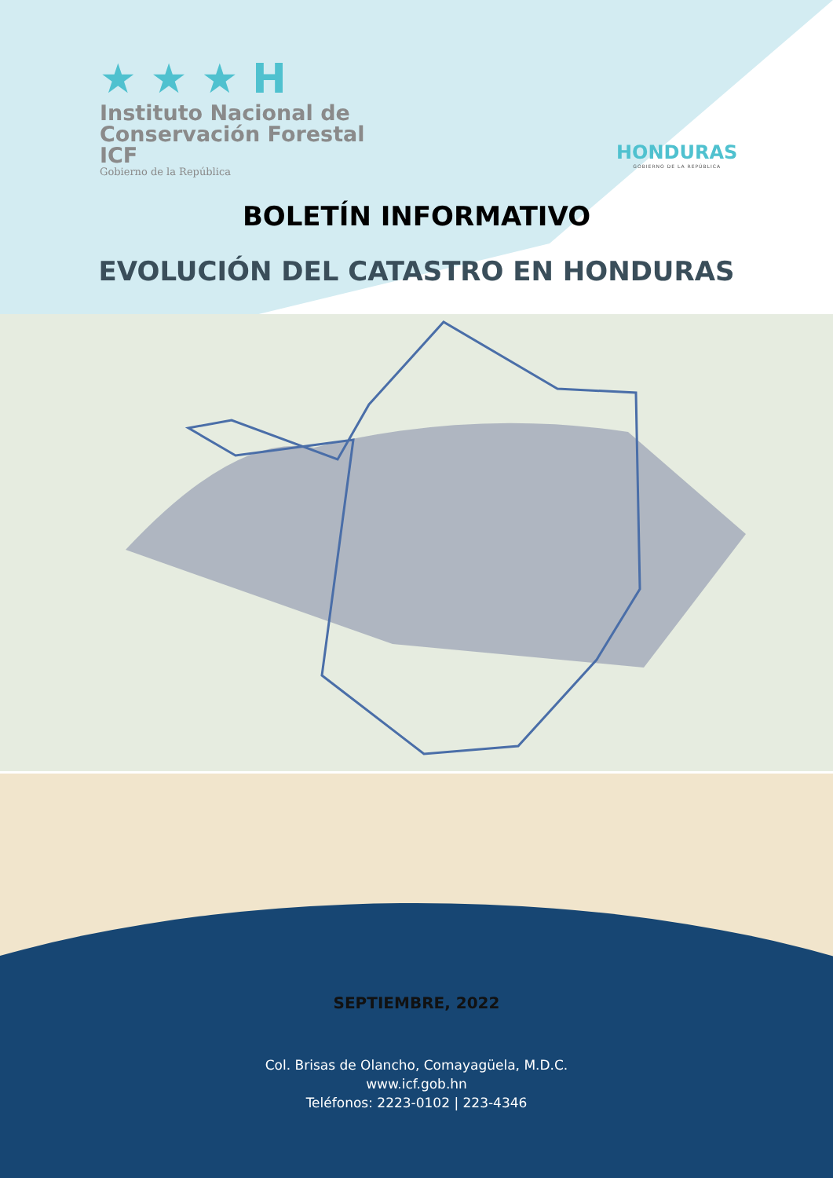★ ★ ★ H
Instituto Nacional de
Conservación Forestal
ICF
Gobierno de la República
HONDURAS
GOBIERNO DE LA REPÚBLICA
BOLETÍN INFORMATIVO
EVOLUCIÓN DEL CATASTRO EN HONDURAS
SEPTIEMBRE, 2022
Col. Brisas de Olancho, Comayagüela, M.D.C.
www.icf.gob.hn
Teléfonos: 2223-0102 | 223-4346